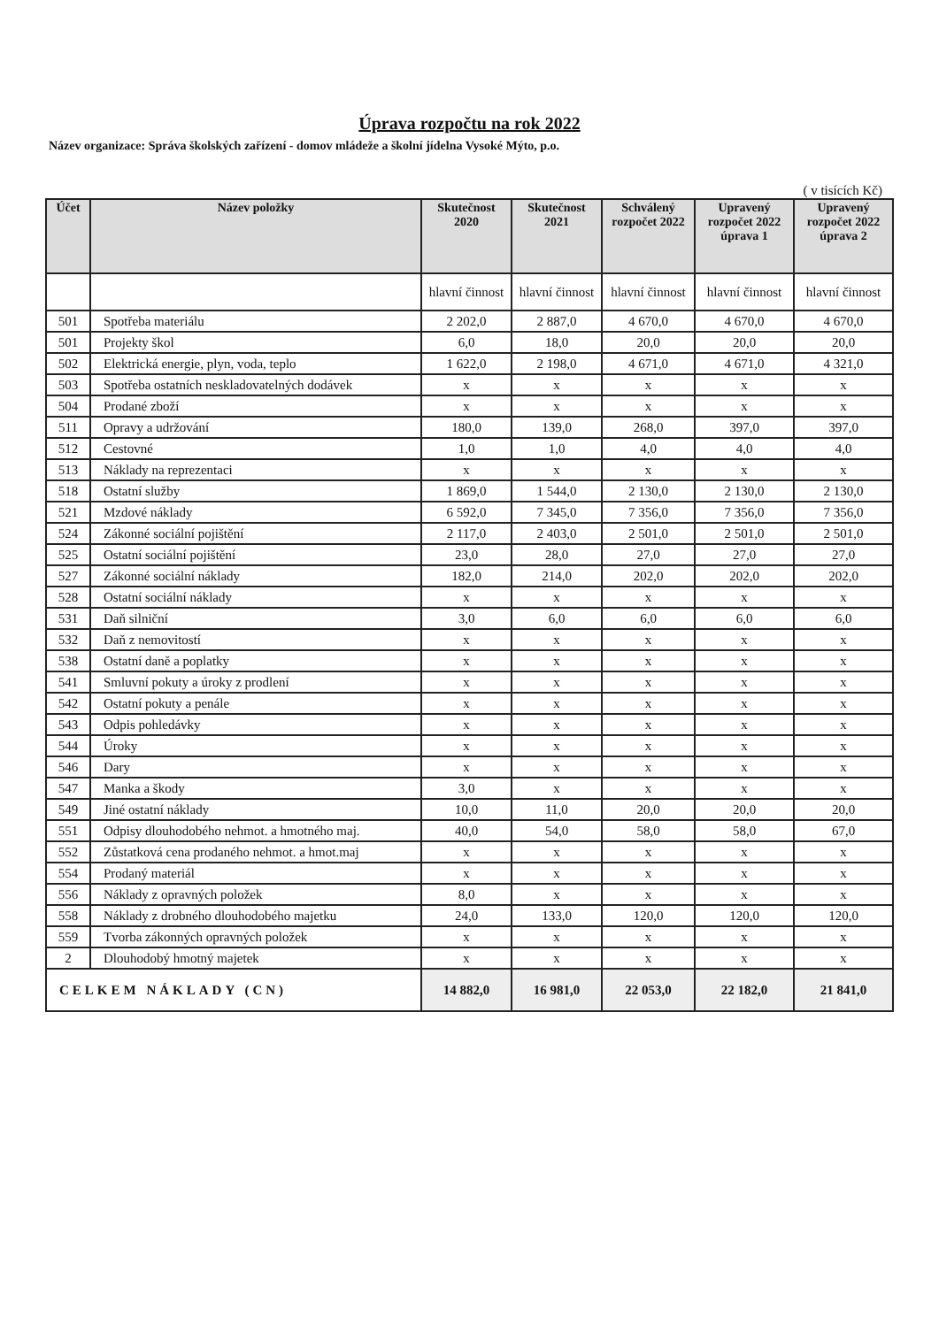Úprava rozpočtu na rok 2022
Název organizace: Správa školských zařízení - domov mládeže a školní jídelna Vysoké Mýto, p.o.
( v tisících Kč)
| Účet | Název položky | Skutečnost 2020 | Skutečnost 2021 | Schválený rozpočet 2022 | Upravený rozpočet 2022 úprava 1 | Upravený rozpočet 2022 úprava 2 |
| --- | --- | --- | --- | --- | --- | --- |
| | | hlavní činnost | hlavní činnost | hlavní činnost | hlavní činnost | hlavní činnost |
| 501 | Spotřeba materiálu | 2 202,0 | 2 887,0 | 4 670,0 | 4 670,0 | 4 670,0 |
| 501 | Projekty škol | 6,0 | 18,0 | 20,0 | 20,0 | 20,0 |
| 502 | Elektrická energie, plyn, voda, teplo | 1 622,0 | 2 198,0 | 4 671,0 | 4 671,0 | 4 321,0 |
| 503 | Spotřeba ostatních neskladovatelných dodávek | x | x | x | x | x |
| 504 | Prodané zboží | x | x | x | x | x |
| 511 | Opravy a udržování | 180,0 | 139,0 | 268,0 | 397,0 | 397,0 |
| 512 | Cestovné | 1,0 | 1,0 | 4,0 | 4,0 | 4,0 |
| 513 | Náklady na reprezentaci | x | x | x | x | x |
| 518 | Ostatní služby | 1 869,0 | 1 544,0 | 2 130,0 | 2 130,0 | 2 130,0 |
| 521 | Mzdové náklady | 6 592,0 | 7 345,0 | 7 356,0 | 7 356,0 | 7 356,0 |
| 524 | Zákonné sociální pojištění | 2 117,0 | 2 403,0 | 2 501,0 | 2 501,0 | 2 501,0 |
| 525 | Ostatní sociální pojištění | 23,0 | 28,0 | 27,0 | 27,0 | 27,0 |
| 527 | Zákonné sociální náklady | 182,0 | 214,0 | 202,0 | 202,0 | 202,0 |
| 528 | Ostatní sociální náklady | x | x | x | x | x |
| 531 | Daň silniční | 3,0 | 6,0 | 6,0 | 6,0 | 6,0 |
| 532 | Daň z nemovitostí | x | x | x | x | x |
| 538 | Ostatní daně a poplatky | x | x | x | x | x |
| 541 | Smluvní pokuty a úroky z prodlení | x | x | x | x | x |
| 542 | Ostatní pokuty a penále | x | x | x | x | x |
| 543 | Odpis pohledávky | x | x | x | x | x |
| 544 | Úroky | x | x | x | x | x |
| 546 | Dary | x | x | x | x | x |
| 547 | Manka a škody | 3,0 | x | x | x | x |
| 549 | Jiné ostatní náklady | 10,0 | 11,0 | 20,0 | 20,0 | 20,0 |
| 551 | Odpisy dlouhodobého nehmot. a hmotného maj. | 40,0 | 54,0 | 58,0 | 58,0 | 67,0 |
| 552 | Zůstatková cena prodaného nehmot. a hmot.maj | x | x | x | x | x |
| 554 | Prodaný materiál | x | x | x | x | x |
| 556 | Náklady z opravných položek | 8,0 | x | x | x | x |
| 558 | Náklady z drobného dlouhodobého majetku | 24,0 | 133,0 | 120,0 | 120,0 | 120,0 |
| 559 | Tvorba zákonných opravných položek | x | x | x | x | x |
| 2 | Dlouhodobý hmotný majetek | x | x | x | x | x |
| CELKEM NÁKLADY (CN) | | 14 882,0 | 16 981,0 | 22 053,0 | 22 182,0 | 21 841,0 |